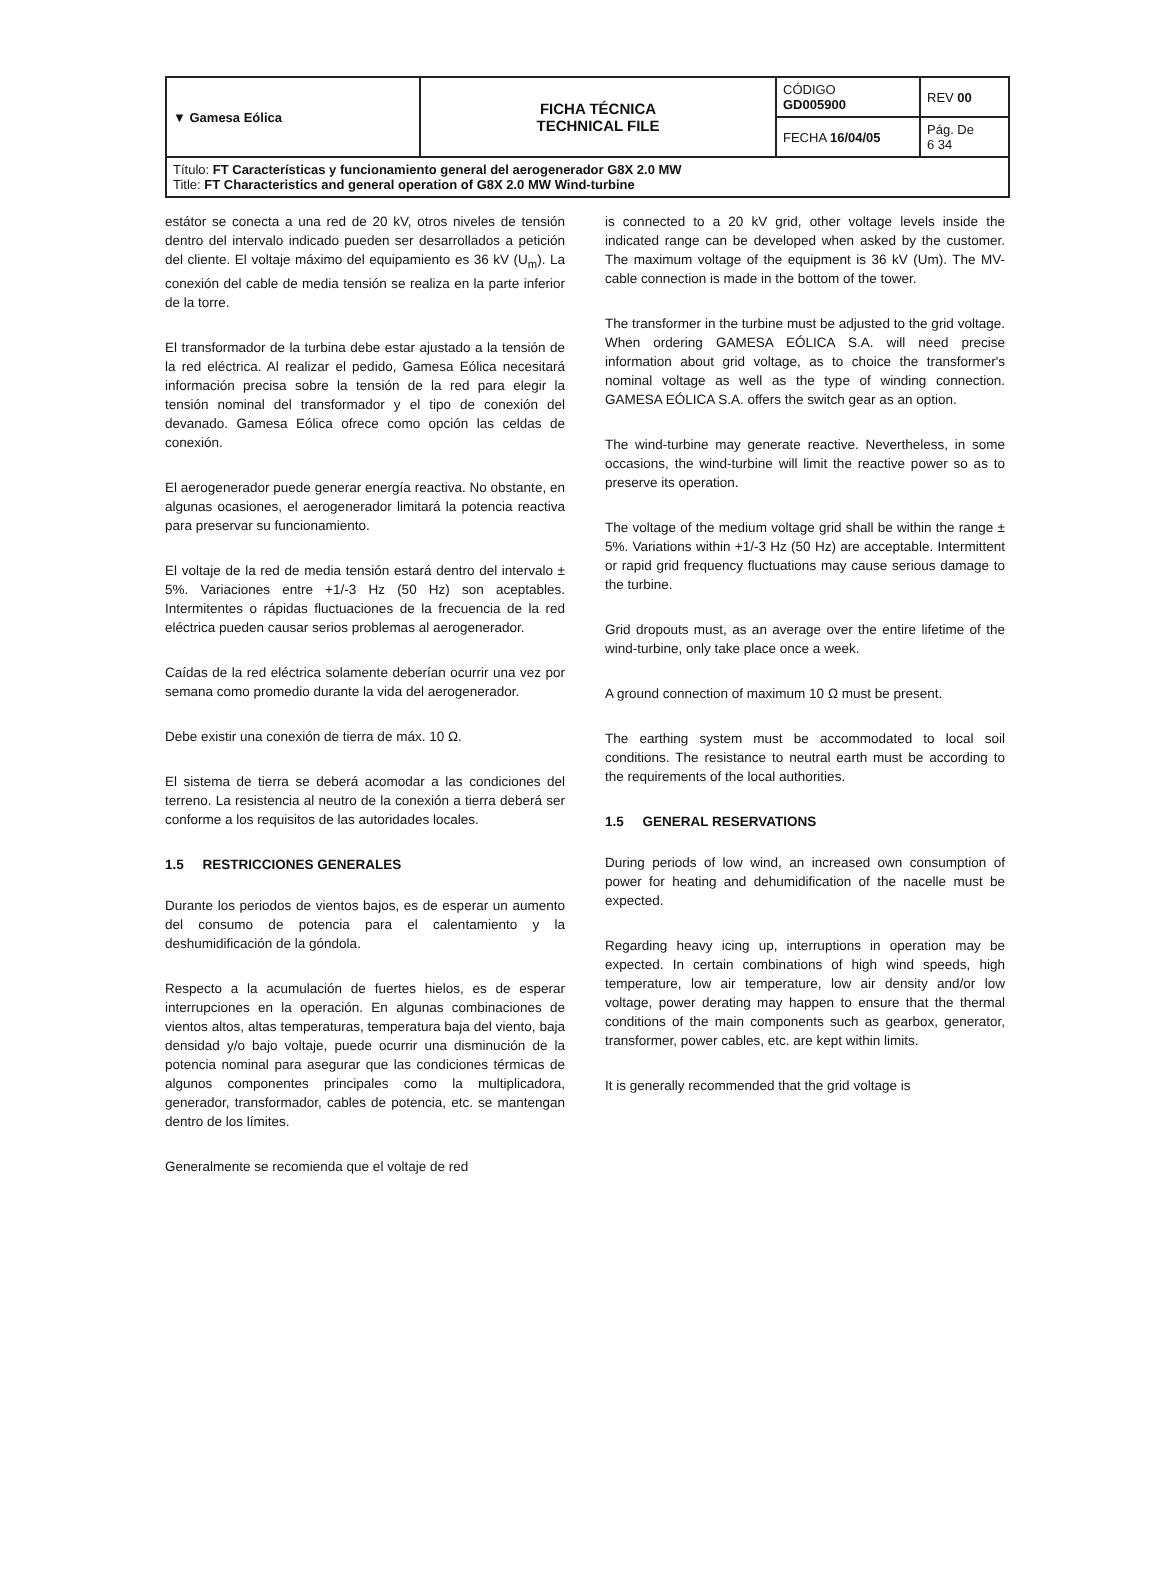| ▼ Gamesa Eólica | FICHA TÉCNICA TECHNICAL FILE | CÓDIGO GD005900 | REV 00 |
| | | FECHA 16/04/05 | Pág. De 6 34 |
| Título: FT Características y funcionamiento general del aerogenerador G8X 2.0 MW Title: FT Characteristics and general operation of G8X 2.0 MW Wind-turbine | | | |
estátor se conecta a una red de 20 kV, otros niveles de tensión dentro del intervalo indicado pueden ser desarrollados a petición del cliente. El voltaje máximo del equipamiento es 36 kV (U<sub>m</sub>). La conexión del cable de media tensión se realiza en la parte inferior de la torre.
El transformador de la turbina debe estar ajustado a la tensión de la red eléctrica. Al realizar el pedido, Gamesa Eólica necesitará información precisa sobre la tensión de la red para elegir la tensión nominal del transformador y el tipo de conexión del devanado. Gamesa Eólica ofrece como opción las celdas de conexión.
El aerogenerador puede generar energía reactiva. No obstante, en algunas ocasiones, el aerogenerador limitará la potencia reactiva para preservar su funcionamiento.
El voltaje de la red de media tensión estará dentro del intervalo ± 5%. Variaciones entre +1/-3 Hz (50 Hz) son aceptables. Intermitentes o rápidas fluctuaciones de la frecuencia de la red eléctrica pueden causar serios problemas al aerogenerador.
Caídas de la red eléctrica solamente deberían ocurrir una vez por semana como promedio durante la vida del aerogenerador.
Debe existir una conexión de tierra de máx. 10 Ω.
El sistema de tierra se deberá acomodar a las condiciones del terreno. La resistencia al neutro de la conexión a tierra deberá ser conforme a los requisitos de las autoridades locales.
1.5 RESTRICCIONES GENERALES
Durante los periodos de vientos bajos, es de esperar un aumento del consumo de potencia para el calentamiento y la deshumidificación de la góndola.
Respecto a la acumulación de fuertes hielos, es de esperar interrupciones en la operación. En algunas combinaciones de vientos altos, altas temperaturas, temperatura baja del viento, baja densidad y/o bajo voltaje, puede ocurrir una disminución de la potencia nominal para asegurar que las condiciones térmicas de algunos componentes principales como la multiplicadora, generador, transformador, cables de potencia, etc. se mantengan dentro de los límites.
Generalmente se recomienda que el voltaje de red
is connected to a 20 kV grid, other voltage levels inside the indicated range can be developed when asked by the customer. The maximum voltage of the equipment is 36 kV (Um). The MV-cable connection is made in the bottom of the tower.
The transformer in the turbine must be adjusted to the grid voltage. When ordering GAMESA EÓLICA S.A. will need precise information about grid voltage, as to choice the transformer's nominal voltage as well as the type of winding connection. GAMESA EÓLICA S.A. offers the switch gear as an option.
The wind-turbine may generate reactive. Nevertheless, in some occasions, the wind-turbine will limit the reactive power so as to preserve its operation.
The voltage of the medium voltage grid shall be within the range ± 5%. Variations within +1/-3 Hz (50 Hz) are acceptable. Intermittent or rapid grid frequency fluctuations may cause serious damage to the turbine.
Grid dropouts must, as an average over the entire lifetime of the wind-turbine, only take place once a week.
A ground connection of maximum 10 Ω must be present.
The earthing system must be accommodated to local soil conditions. The resistance to neutral earth must be according to the requirements of the local authorities.
1.5 GENERAL RESERVATIONS
During periods of low wind, an increased own consumption of power for heating and dehumidification of the nacelle must be expected.
Regarding heavy icing up, interruptions in operation may be expected. In certain combinations of high wind speeds, high temperature, low air temperature, low air density and/or low voltage, power derating may happen to ensure that the thermal conditions of the main components such as gearbox, generator, transformer, power cables, etc. are kept within limits.
It is generally recommended that the grid voltage is